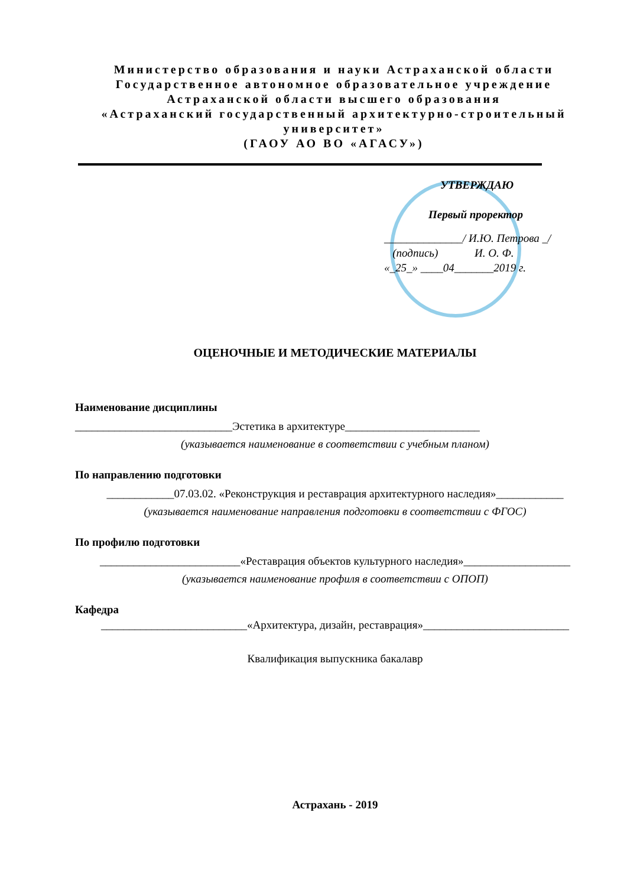Министерство образования и науки Астраханской области
Государственное автономное образовательное учреждение
Астраханской области высшего образования
«Астраханский государственный архитектурно-строительный университет»
(ГАОУ АО ВО «АГАСУ»)
УТВЕРЖДАЮ
Первый проректор
______________/ И.Ю. Петрова _/
(подпись) И. О. Ф.
«_25_» ____04_______2019 г.
ОЦЕНОЧНЫЕ И МЕТОДИЧЕСКИЕ МАТЕРИАЛЫ
Наименование дисциплины
____________________________Эстетика в архитектуре________________________
(указывается наименование в соответствии с учебным планом)
По направлению подготовки
____________07.03.02. «Реконструкция и реставрация архитектурного наследия»____________
(указывается наименование направления подготовки в соответствии с ФГОС)
По профилю подготовки
_________________________«Реставрация объектов культурного наследия»___________________
(указывается наименование профиля в соответствии с ОПОП)
Кафедра
__________________________«Архитектура, дизайн, реставрация»__________________________
Квалификация выпускника бакалавр
Астрахань - 2019